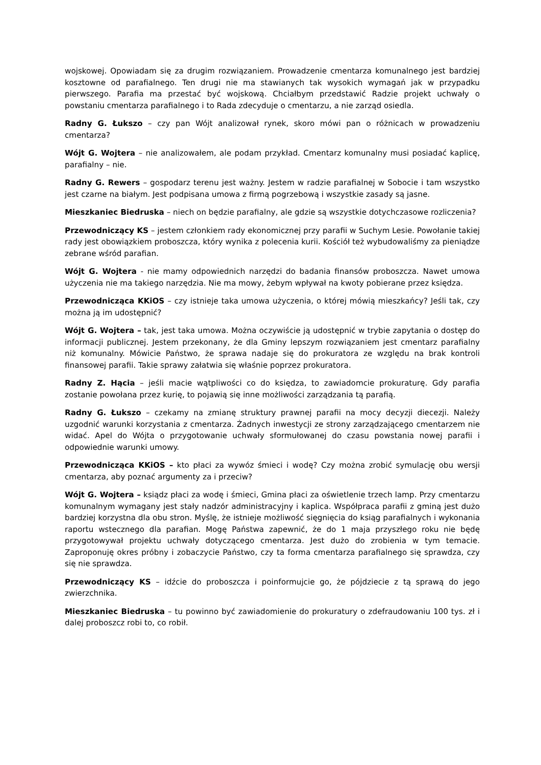wojskowej. Opowiadam się za drugim rozwiązaniem. Prowadzenie cmentarza komunalnego jest bardziej kosztowne od parafialnego. Ten drugi nie ma stawianych tak wysokich wymagań jak w przypadku pierwszego. Parafia ma przestać być wojskową. Chciałbym przedstawić Radzie projekt uchwały o powstaniu cmentarza parafialnego i to Rada zdecyduje o cmentarzu, a nie zarząd osiedla.
Radny G. Łukszo – czy pan Wójt analizował rynek, skoro mówi pan o różnicach w prowadzeniu cmentarza?
Wójt G. Wojtera – nie analizowałem, ale podam przykład. Cmentarz komunalny musi posiadać kaplicę, parafialny – nie.
Radny G. Rewers – gospodarz terenu jest ważny. Jestem w radzie parafialnej w Sobocie i tam wszystko jest czarne na białym. Jest podpisana umowa z firmą pogrzebową i wszystkie zasady są jasne.
Mieszkaniec Biedruska – niech on będzie parafialny, ale gdzie są wszystkie dotychczasowe rozliczenia?
Przewodniczący KS – jestem członkiem rady ekonomicznej przy parafii w Suchym Lesie. Powołanie takiej rady jest obowiązkiem proboszcza, który wynika z polecenia kurii. Kościół też wybudowaliśmy za pieniądze zebrane wśród parafian.
Wójt G. Wojtera - nie mamy odpowiednich narzędzi do badania finansów proboszcza. Nawet umowa użyczenia nie ma takiego narzędzia. Nie ma mowy, żebym wpływał na kwoty pobierane przez księdza.
Przewodnicząca KKiOS – czy istnieje taka umowa użyczenia, o której mówią mieszkańcy? Jeśli tak, czy można ją im udostępnić?
Wójt G. Wojtera – tak, jest taka umowa. Można oczywiście ją udostępnić w trybie zapytania o dostęp do informacji publicznej. Jestem przekonany, że dla Gminy lepszym rozwiązaniem jest cmentarz parafialny niż komunalny. Mówicie Państwo, że sprawa nadaje się do prokuratora ze względu na brak kontroli finansowej parafii. Takie sprawy załatwia się właśnie poprzez prokuratora.
Radny Z. Hącia – jeśli macie wątpliwości co do księdza, to zawiadomcie prokuraturę. Gdy parafia zostanie powołana przez kurię, to pojawią się inne możliwości zarządzania tą parafią.
Radny G. Łukszo – czekamy na zmianę struktury prawnej parafii na mocy decyzji diecezji. Należy uzgodnić warunki korzystania z cmentarza. Żadnych inwestycji ze strony zarządzającego cmentarzem nie widać. Apel do Wójta o przygotowanie uchwały sformułowanej do czasu powstania nowej parafii i odpowiednie warunki umowy.
Przewodnicząca KKiOS – kto płaci za wywóz śmieci i wodę? Czy można zrobić symulację obu wersji cmentarza, aby poznać argumenty za i przeciw?
Wójt G. Wojtera – ksiądz płaci za wodę i śmieci, Gmina płaci za oświetlenie trzech lamp. Przy cmentarzu komunalnym wymagany jest stały nadzór administracyjny i kaplica. Współpraca parafii z gminą jest dużo bardziej korzystna dla obu stron. Myślę, że istnieje możliwość sięgnięcia do ksiąg parafialnych i wykonania raportu wstecznego dla parafian. Mogę Państwa zapewnić, że do 1 maja przyszłego roku nie będę przygotowywał projektu uchwały dotyczącego cmentarza. Jest dużo do zrobienia w tym temacie. Zaproponuję okres próbny i zobaczycie Państwo, czy ta forma cmentarza parafialnego się sprawdza, czy się nie sprawdza.
Przewodniczący KS – idźcie do proboszcza i poinformujcie go, że pójdziecie z tą sprawą do jego zwierzchnika.
Mieszkaniec Biedruska – tu powinno być zawiadomienie do prokuratury o zdefraudowaniu 100 tys. zł i dalej proboszcz robi to, co robił.